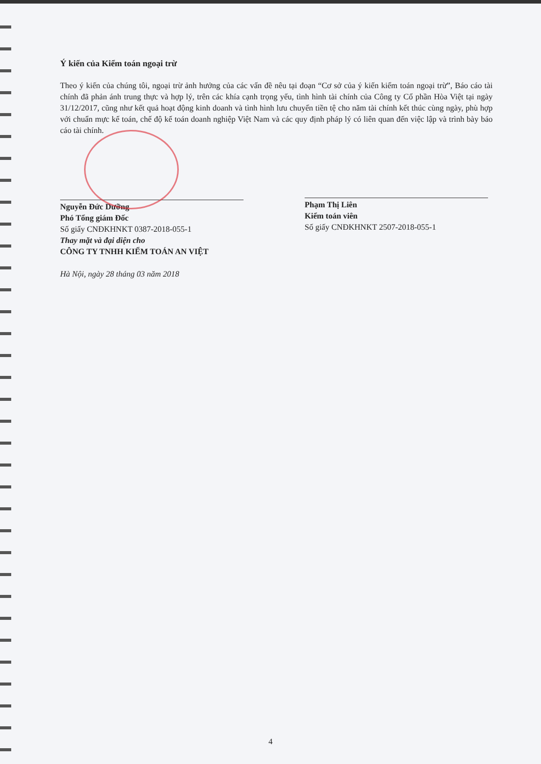Ý kiến của Kiểm toán ngoại trừ
Theo ý kiến của chúng tôi, ngoại trừ ảnh hưởng của các vấn đề nêu tại đoạn “Cơ sở của ý kiến kiểm toán ngoại trừ”, Báo cáo tài chính đã phản ánh trung thực và hợp lý, trên các khía cạnh trọng yếu, tình hình tài chính của Công ty Cổ phần Hòa Việt tại ngày 31/12/2017, cũng như kết quả hoạt động kinh doanh và tình hình lưu chuyển tiền tệ cho năm tài chính kết thúc cùng ngày, phù hợp với chuẩn mực kế toán, chế độ kế toán doanh nghiệp Việt Nam và các quy định pháp lý có liên quan đến việc lập và trình bày báo cáo tài chính.
Nguyễn Đức Dưỡng
Phó Tổng giám Đốc
Số giấy CNĐKHNKT 0387-2018-055-1
Thay mặt và đại diện cho
CÔNG TY TNHH KIỂM TOÁN AN VIỆT
Hà Nội, ngày 28 tháng 03 năm 2018
Phạm Thị Liên
Kiểm toán viên
Số giấy CNĐKHNKT 2507-2018-055-1
4